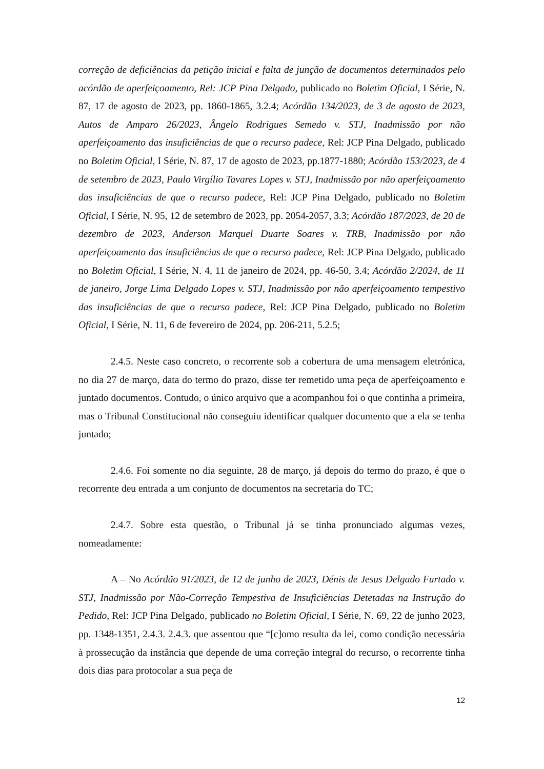correção de deficiências da petição inicial e falta de junção de documentos determinados pelo acórdão de aperfeiçoamento, Rel: JCP Pina Delgado, publicado no Boletim Oficial, I Série, N. 87, 17 de agosto de 2023, pp. 1860-1865, 3.2.4; Acórdão 134/2023, de 3 de agosto de 2023, Autos de Amparo 26/2023, Ângelo Rodrigues Semedo v. STJ, Inadmissão por não aperfeiçoamento das insuficiências de que o recurso padece, Rel: JCP Pina Delgado, publicado no Boletim Oficial, I Série, N. 87, 17 de agosto de 2023, pp.1877-1880; Acórdão 153/2023, de 4 de setembro de 2023, Paulo Virgílio Tavares Lopes v. STJ, Inadmissão por não aperfeiçoamento das insuficiências de que o recurso padece, Rel: JCP Pina Delgado, publicado no Boletim Oficial, I Série, N. 95, 12 de setembro de 2023, pp. 2054-2057, 3.3; Acórdão 187/2023, de 20 de dezembro de 2023, Anderson Marquel Duarte Soares v. TRB, Inadmissão por não aperfeiçoamento das insuficiências de que o recurso padece, Rel: JCP Pina Delgado, publicado no Boletim Oficial, I Série, N. 4, 11 de janeiro de 2024, pp. 46-50, 3.4; Acórdão 2/2024, de 11 de janeiro, Jorge Lima Delgado Lopes v. STJ, Inadmissão por não aperfeiçoamento tempestivo das insuficiências de que o recurso padece, Rel: JCP Pina Delgado, publicado no Boletim Oficial, I Série, N. 11, 6 de fevereiro de 2024, pp. 206-211, 5.2.5;
2.4.5. Neste caso concreto, o recorrente sob a cobertura de uma mensagem eletrónica, no dia 27 de março, data do termo do prazo, disse ter remetido uma peça de aperfeiçoamento e juntado documentos. Contudo, o único arquivo que a acompanhou foi o que continha a primeira, mas o Tribunal Constitucional não conseguiu identificar qualquer documento que a ela se tenha juntado;
2.4.6. Foi somente no dia seguinte, 28 de março, já depois do termo do prazo, é que o recorrente deu entrada a um conjunto de documentos na secretaria do TC;
2.4.7. Sobre esta questão, o Tribunal já se tinha pronunciado algumas vezes, nomeadamente:
A – No Acórdão 91/2023, de 12 de junho de 2023, Dénis de Jesus Delgado Furtado v. STJ, Inadmissão por Não-Correção Tempestiva de Insuficiências Detetadas na Instrução do Pedido, Rel: JCP Pina Delgado, publicado no Boletim Oficial, I Série, N. 69, 22 de junho 2023, pp. 1348-1351, 2.4.3. 2.4.3. que assentou que “[c]omo resulta da lei, como condição necessária à prossecução da instância que depende de uma correção integral do recurso, o recorrente tinha dois dias para protocolar a sua peça de
12